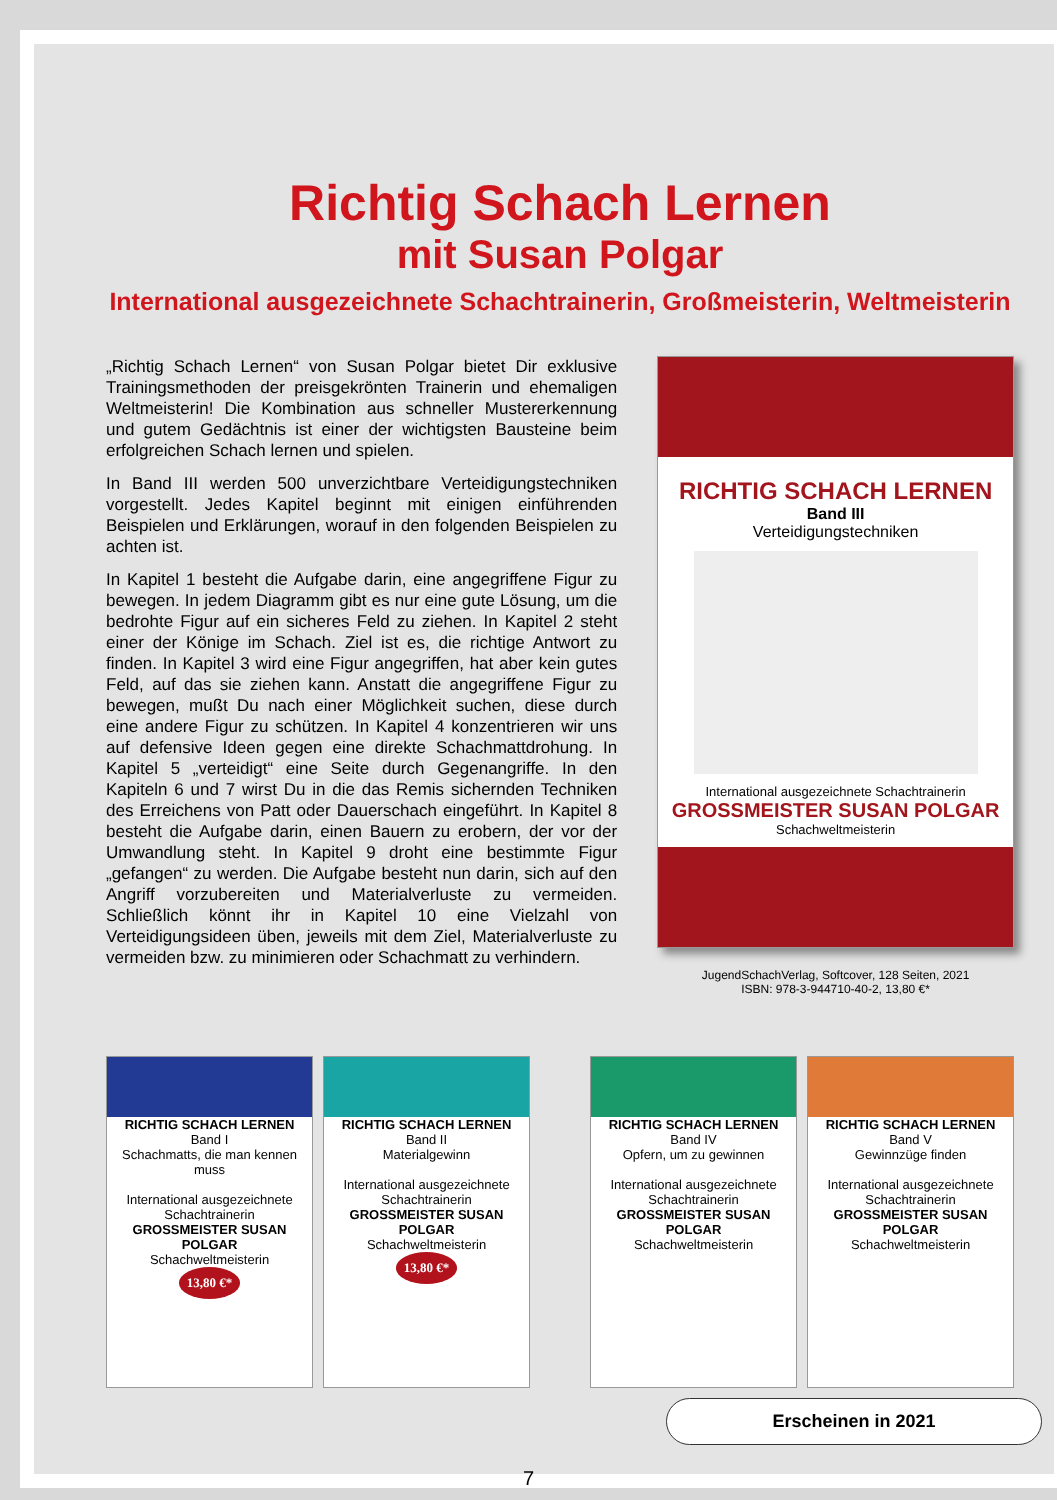Richtig Schach Lernen
mit Susan Polgar
International ausgezeichnete Schachtrainerin, Großmeisterin, Weltmeisterin
„Richtig Schach Lernen“ von Susan Polgar bietet Dir exklusive Trainingsmethoden der preisgekrönten Trainerin und ehemaligen Weltmeisterin! Die Kombination aus schneller Mustererkennung und gutem Gedächtnis ist einer der wichtigsten Bausteine beim erfolgreichen Schach lernen und spielen.
In Band III werden 500 unverzichtbare Verteidigungstechniken vorgestellt. Jedes Kapitel beginnt mit einigen einführenden Beispielen und Erklärungen, worauf in den folgenden Beispielen zu achten ist.
In Kapitel 1 besteht die Aufgabe darin, eine angegriffene Figur zu bewegen. In jedem Diagramm gibt es nur eine gute Lösung, um die bedrohte Figur auf ein sicheres Feld zu ziehen. In Kapitel 2 steht einer der Könige im Schach. Ziel ist es, die richtige Antwort zu finden. In Kapitel 3 wird eine Figur angegriffen, hat aber kein gutes Feld, auf das sie ziehen kann. Anstatt die angegriffene Figur zu bewegen, mußt Du nach einer Möglichkeit suchen, diese durch eine andere Figur zu schützen. In Kapitel 4 konzentrieren wir uns auf defensive Ideen gegen eine direkte Schachmattdrohung. In Kapitel 5 „verteidigt“ eine Seite durch Gegenangriffe. In den Kapiteln 6 und 7 wirst Du in die das Remis sichernden Techniken des Erreichens von Patt oder Dauerschach eingeführt. In Kapitel 8 besteht die Aufgabe darin, einen Bauern zu erobern, der vor der Umwandlung steht. In Kapitel 9 droht eine bestimmte Figur „gefangen“ zu werden. Die Aufgabe besteht nun darin, sich auf den Angriff vorzubereiten und Materialverluste zu vermeiden. Schließlich könnt ihr in Kapitel 10 eine Vielzahl von Verteidigungsideen üben, jeweils mit dem Ziel, Materialverluste zu vermeiden bzw. zu minimieren oder Schachmatt zu verhindern.
RICHTIG SCHACH LERNEN
Band III
Verteidigungstechniken
International ausgezeichnete Schachtrainerin
GROSSMEISTER SUSAN POLGAR
Schachweltmeisterin
JugendSchachVerlag, Softcover, 128 Seiten, 2021
ISBN: 978-3-944710-40-2, 13,80 €*
RICHTIG SCHACH LERNEN
Band I
Schachmatts, die man kennen muss
International ausgezeichnete Schachtrainerin
GROSSMEISTER SUSAN POLGAR
Schachweltmeisterin
13,80 €*
RICHTIG SCHACH LERNEN
Band II
Materialgewinn
International ausgezeichnete Schachtrainerin
GROSSMEISTER SUSAN POLGAR
Schachweltmeisterin
13,80 €*
RICHTIG SCHACH LERNEN
Band IV
Opfern, um zu gewinnen
International ausgezeichnete Schachtrainerin
GROSSMEISTER SUSAN POLGAR
Schachweltmeisterin
RICHTIG SCHACH LERNEN
Band V
Gewinnzüge finden
International ausgezeichnete Schachtrainerin
GROSSMEISTER SUSAN POLGAR
Schachweltmeisterin
Erscheinen in 2021
7